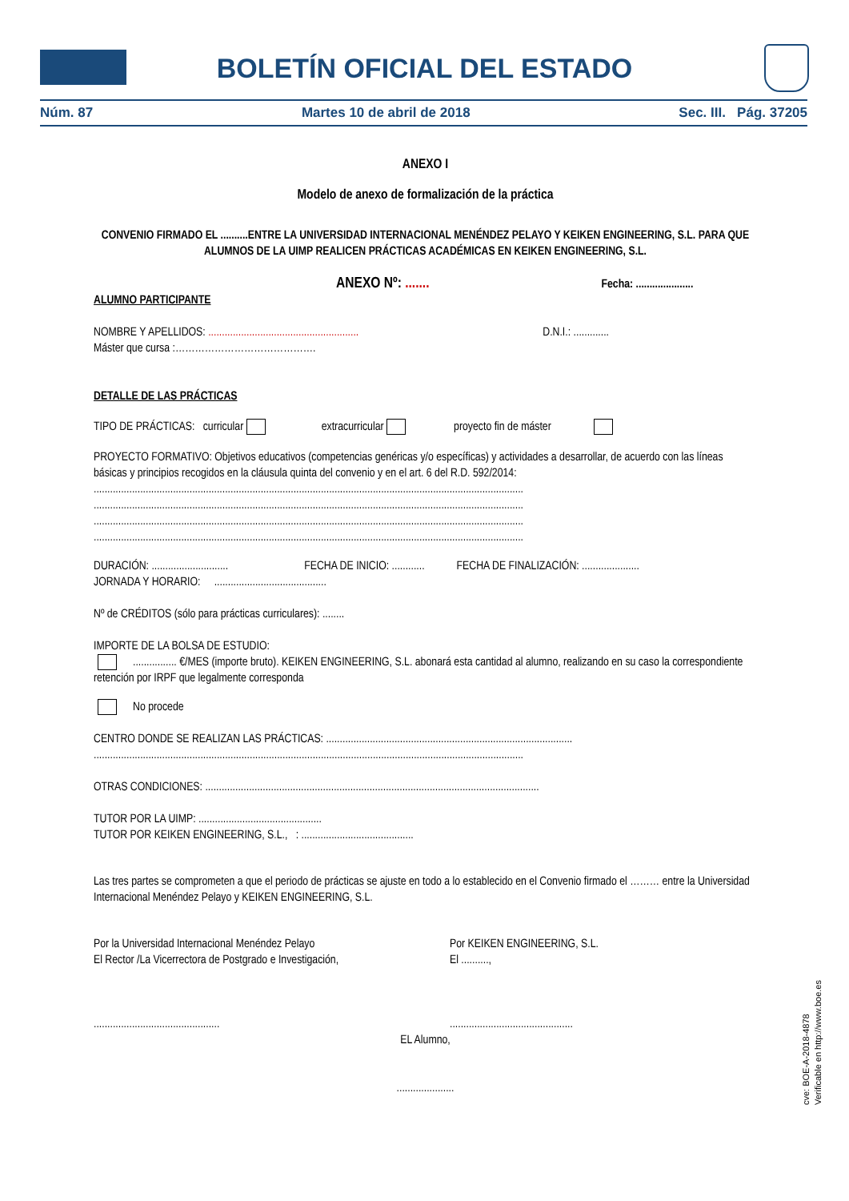BOLETÍN OFICIAL DEL ESTADO
Núm. 87 Martes 10 de abril de 2018 Sec. III. Pág. 37205
ANEXO I
Modelo de anexo de formalización de la práctica
CONVENIO FIRMADO EL ..........ENTRE LA UNIVERSIDAD INTERNACIONAL MENÉNDEZ PELAYO Y KEIKEN ENGINEERING, S.L. PARA QUE ALUMNOS DE LA UIMP REALICEN PRÁCTICAS ACADÉMICAS EN KEIKEN ENGINEERING, S.L.
ANEXO Nº: ....... Fecha: .....................
ALUMNO PARTICIPANTE
NOMBRE Y APELLIDOS: ....................................................... D.N.I.: .............
Máster que cursa :…………………………………….
DETALLE DE LAS PRÁCTICAS
TIPO DE PRÁCTICAS: curricular extracurricular proyecto fin de máster
PROYECTO FORMATIVO: Objetivos educativos (competencias genéricas y/o específicas) y actividades a desarrollar, de acuerdo con las líneas básicas y principios recogidos en la cláusula quinta del convenio y en el art. 6 del R.D. 592/2014:
.............................................................................................................................................................
.............................................................................................................................................................
.............................................................................................................................................................
.............................................................................................................................................................
DURACIÓN: ............................ FECHA DE INICIO: ............ FECHA DE FINALIZACIÓN: .....................
JORNADA Y HORARIO: .........................................
Nº de CRÉDITOS (sólo para prácticas curriculares): ........
IMPORTE DE LA BOLSA DE ESTUDIO:
................ €/MES (importe bruto). KEIKEN ENGINEERING, S.L. abonará esta cantidad al alumno, realizando en su caso la correspondiente retención por IRPF que legalmente corresponda
No procede
CENTRO DONDE SE REALIZAN LAS PRÁCTICAS: ..........................................................................................
.............................................................................................................................................................
OTRAS CONDICIONES: ..........................................................................................................................
TUTOR POR LA UIMP: .............................................
TUTOR POR KEIKEN ENGINEERING, S.L., : .........................................
Las tres partes se comprometen a que el periodo de prácticas se ajuste en todo a lo establecido en el Convenio firmado el ……… entre la Universidad Internacional Menéndez Pelayo y KEIKEN ENGINEERING, S.L.
Por la Universidad Internacional Menéndez Pelayo
El Rector /La Vicerrectora de Postgrado e Investigación,
..............................................
Por KEIKEN ENGINEERING, S.L.
El ..........,
.............................................
EL Alumno,
.....................
cve: BOE-A-2018-4878
Verificable en http://www.boe.es